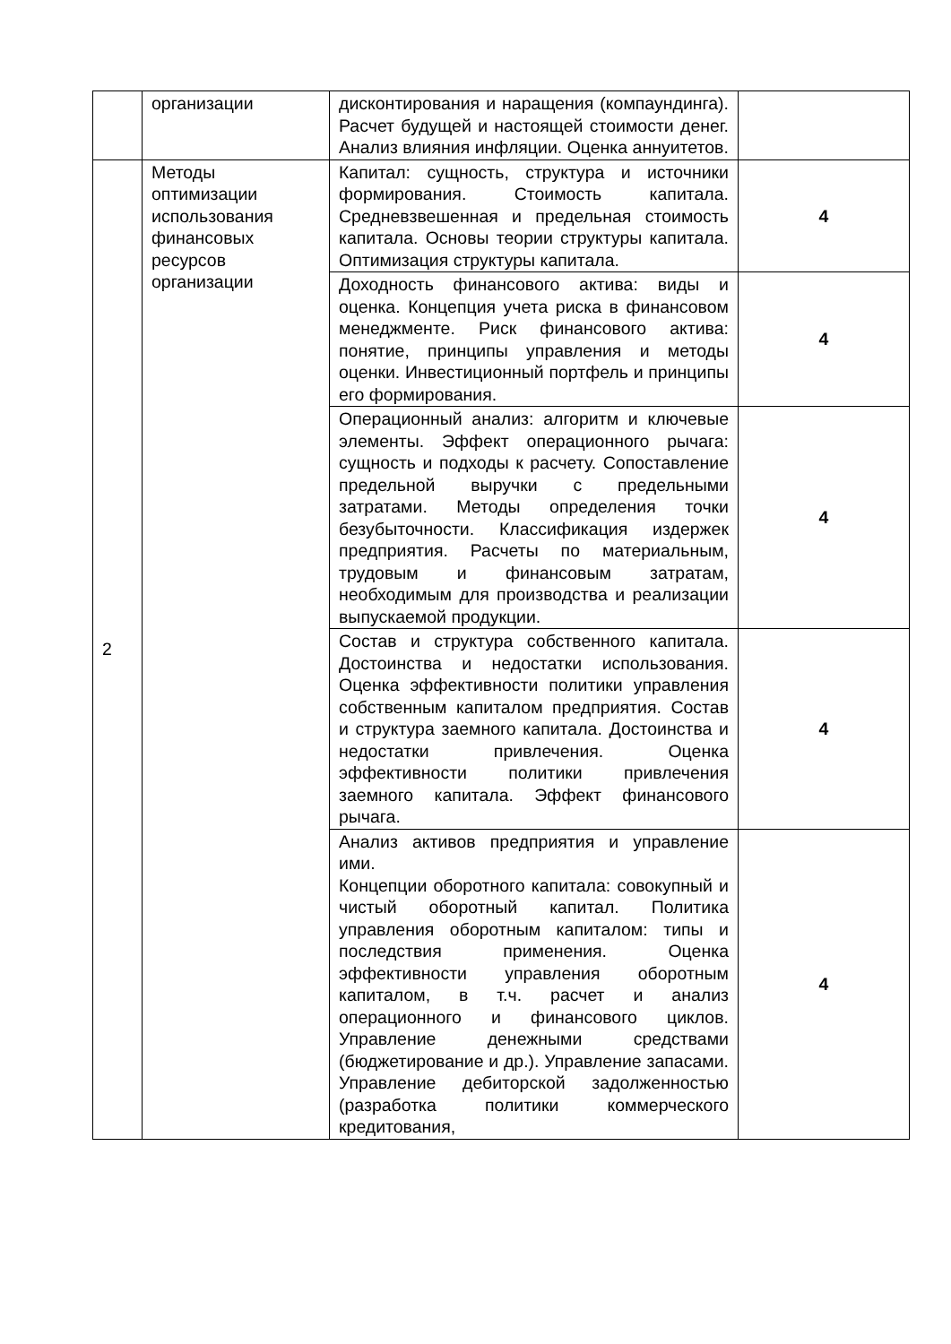| | организации | дисконтирования и наращения (компаундинга). Расчет будущей и настоящей стоимости денег. Анализ влияния инфляции. Оценка аннуитетов. | |
| 2 | Методы оптимизации использования финансовых ресурсов организации | Капитал: сущность, структура и источники формирования. Стоимость капитала. Средневзвешенная и предельная стоимость капитала. Основы теории структуры капитала. Оптимизация структуры капитала. | 4 |
| | | Доходность финансового актива: виды и оценка. Концепция учета риска в финансовом менеджменте. Риск финансового актива: понятие, принципы управления и методы оценки. Инвестиционный портфель и принципы его формирования. | 4 |
| | | Операционный анализ: алгоритм и ключевые элементы. Эффект операционного рычага: сущность и подходы к расчету. Сопоставление предельной выручки с предельными затратами. Методы определения точки безубыточности. Классификация издержек предприятия. Расчеты по материальным, трудовым и финансовым затратам, необходимым для производства и реализации выпускаемой продукции. | 4 |
| | | Состав и структура собственного капитала. Достоинства и недостатки использования. Оценка эффективности политики управления собственным капиталом предприятия. Состав и структура заемного капитала. Достоинства и недостатки привлечения. Оценка эффективности политики привлечения заемного капитала. Эффект финансового рычага. | 4 |
| | | Анализ активов предприятия и управление ими. Концепции оборотного капитала: совокупный и чистый оборотный капитал. Политика управления оборотным капиталом: типы и последствия применения. Оценка эффективности управления оборотным капиталом, в т.ч. расчет и анализ операционного и финансового циклов. Управление денежными средствами (бюджетирование и др.). Управление запасами. Управление дебиторской задолженностью (разработка политики коммерческого кредитования, | 4 |